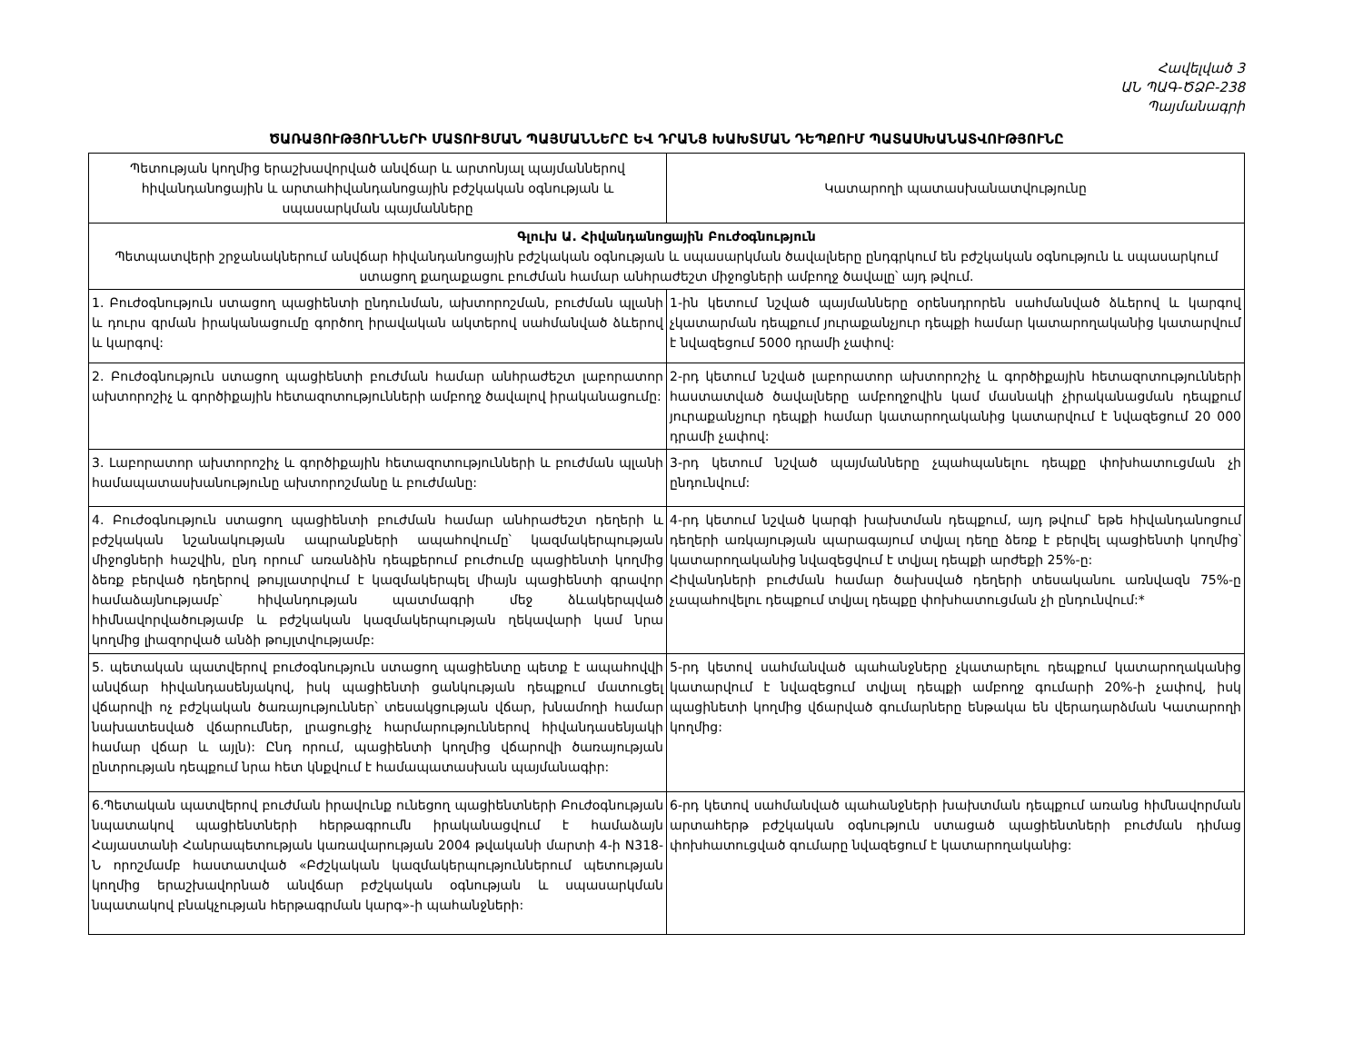Հավելված 3
ԱՆ ՊԱԳ-ԾՁԲ-238
Պայմանագրի
ԾԱՌԱՅՈՒԹՅՈՒՆՆԵՐԻ ՄԱՏՈՒՑՄԱՆ ՊԱՅՄԱՆՆԵՐԸ ԵՎ ԴՐԱՆՑ ԽԱԽՏՄԱՆ ԴԵՊՔՈՒՄ ՊԱՏԱՍԽԱՆԱՏՎՈՒԹՅՈՒՆԸ
| Պետության կողմից երաշխավորված անվճար և արտոնյալ պայմաններով հիվանդանոցային և արտահիվանդանոցային բժշկական օգնության և սպասարկման պայմանները | Կատարողի պատասխանատվությունը |
| --- | --- |
| Գլուխ Ա. Հիվանդանոցային Բուժօգնություն Պետպատվերի շրջանակներում անվճար հիվանդանոցային բժշկական օգնության և սպասարկման ծավալները ընդգրկում են բժշկական օգնություն և սպասարկում ստացող քաղաքացու բուժման համար անհրաժեշտ միջոցների ամբողջ ծավալը՝ այդ թվում. | |
| 1. Բուժօգնություն ստացող պացիենտի ընդունման, ախտորոշման, բուժման պլանի և դուրս գրման իրականացումը գործող իրավական ակտերով սահմանված ձևերով և կարգով: | 1-ին կետում նշված պայմանները օրենսդրորեն սահմանված ձևերով և կարգով չկատարման դեպքում յուրաքանչյուր դեպքի համար կատարողականից կատարվում է նվազեցում 5000 դրամի չափով: |
| 2. Բուժօգնություն ստացող պացիենտի բուժման համար անհրաժեշտ լաբորատոր ախտորոշիչ և գործիքային հետազոտությունների ամբողջ ծավալով իրականացումը: | 2-րդ կետում նշված լաբորատոր ախտորոշիչ և գործիքային հետազոտությունների հաստատված ծավալները ամբողջովին կամ մասնակի չիրականացման դեպքում յուրաքանչյուր դեպքի համար կատարողականից կատարվում է նվազեցում 20 000 դրամի չափով: |
| 3. Լաբորատոր ախտորոշիչ և գործիքային հետազոտությունների և բուժման պլանի համապատասխանությունը ախտորոշմանը և բուժմանը: | 3-րդ կետում նշված պայմանները չպահպանելու դեպքը փոխհատուցման չի ընդունվում: |
| 4. Բուժօգնություն ստացող պացիենտի բուժման համար անհրաժեշտ դեղերի և բժշկական նշանակության ապրանքների ապահովումը՝ կազմակերպության միջոցների հաշվին, ընդ որում՝ առանձին դեպքերում բուժումը պացիենտի կողմից ձեռք բերված դեղերով թույլատրվում է կազմակերպել միայն պացիենտի գրավոր համաձայնությամբ՝ հիվանդության պատմագրի մեջ ձևակերպված հիմնավորվածությամբ և բժշկական կազմակերպության ղեկավարի կամ նրա կողմից լիազորված անձի թույլտվությամբ: | 4-րդ կետում նշված կարգի խախտման դեպքում, այդ թվում՝ եթե հիվանդանոցում դեղերի առկայության պարագայում տվյալ դեղը ձեռք է բերվել պացիենտի կողմից՝ կատարողականից նվազեցվում է տվյալ դեպքի արժեքի 25%-ը: Հիվանդների բուժման համար ծախսված դեղերի տեսականու առնվազն 75%-ը չապահովելու դեպքում տվյալ դեպքը փոխհատուցման չի ընդունվում:* |
| 5. պետական պատվերով բուժօգնություն ստացող պացիենտը պետք է ապահովվի անվճար հիվանդասենյակով, իսկ պացիենտի ցանկության դեպքում մատուցել վճարովի ոչ բժշկական ծառայություններ՝ տեսակցության վճար, խնամողի համար նախատեսված վճարումներ, լրացուցիչ հարմարություններով հիվանդասենյակի համար վճար և այլն): Ընդ որում, պացիենտի կողմից վճարովի ծառայության ընտրության դեպքում նրա հետ կնքվում է համապատասխան պայմանագիր: | 5-րդ կետով սահմանված պահանջները չկատարելու դեպքում կատարողականից կատարվում է նվազեցում տվյալ դեպքի ամբողջ գումարի 20%-ի չափով, իսկ պացինետի կողմից վճարված գումարները ենթակա են վերադարձման Կատարողի կողմից: |
| 6.Պետական պատվերով բուժման իրավունք ունեցող պացիենտների Բուժօգնության նպատակով պացիենտների հերթագրումն իրականացվում է համաձայն Հայաստանի Հանրապետության կառավարության 2004 թվականի մարտի 4-ի N318-Ն որոշմամբ հաստատված «Բժշկական կազմակերպություններում պետության կողմից երաշխավորնած անվճար բժշկական օգնության և սպասարկման նպատակով բնակչության հերթագրման կարգ»-ի պահանջների: | 6-րդ կետով սահմանված պահանջների խախտման դեպքում առանց հիմնավորման արտահերթ բժշկական օգնություն ստացած պացիենտների բուժման դիմաց փոխհատուցված գումարը նվազեցում է կատարողականից: |